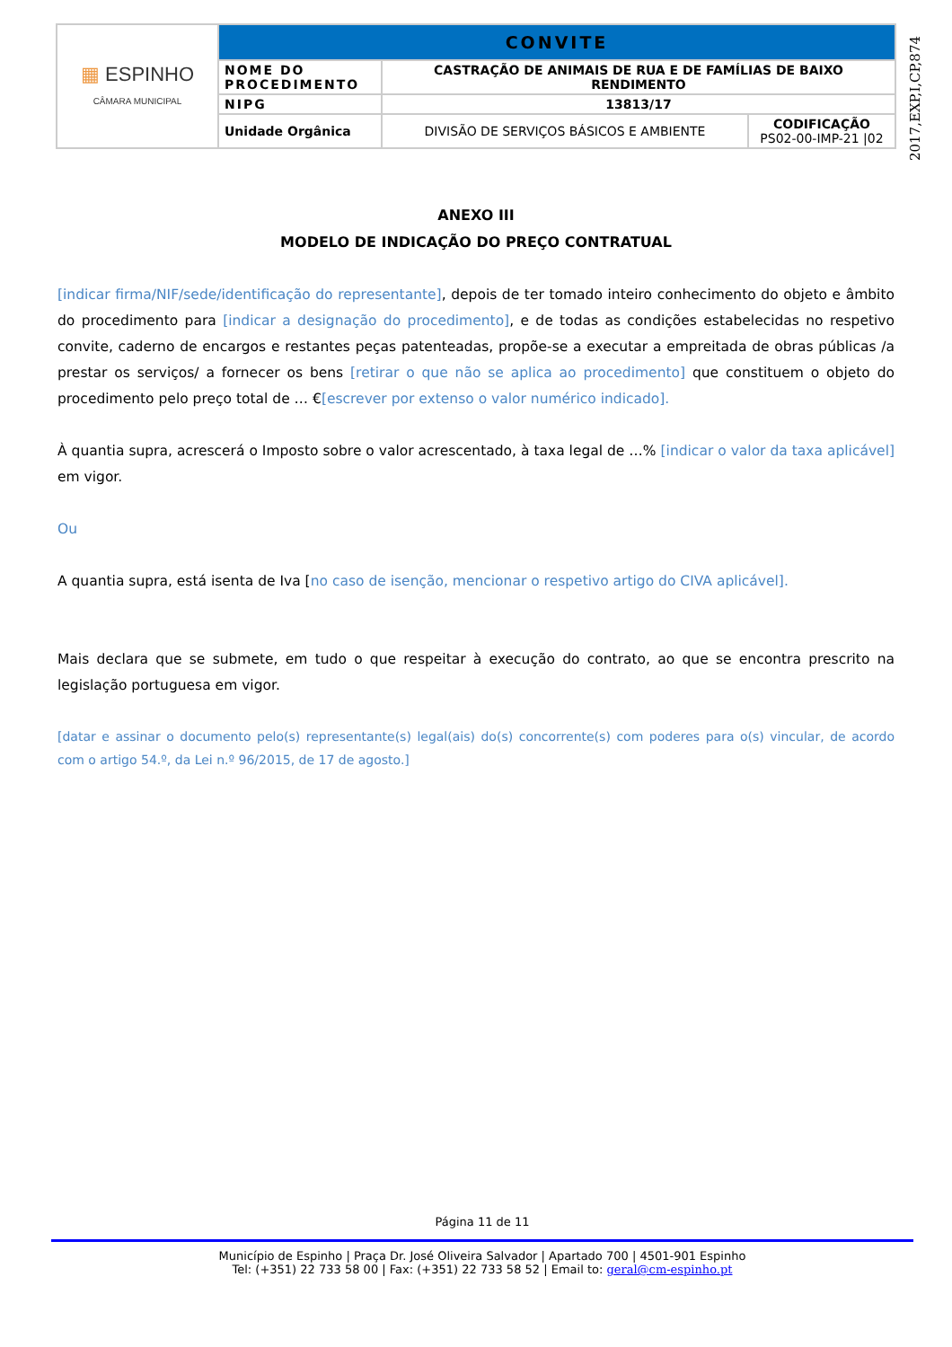| ▦ ESPINHO CÂMARA MUNICIPAL | CONVITE | | |
| | NOME DO PROCEDIMENTO | CASTRAÇÃO DE ANIMAIS DE RUA E DE FAMÍLIAS DE BAIXO RENDIMENTO | |
| | NIPG | 13813/17 | |
| | Unidade Orgânica | DIVISÃO DE SERVIÇOS BÁSICOS E AMBIENTE | CODIFICAÇÃO PS02-00-IMP-21 /02 |
2017,EXP,I,CP,874
ANEXO III
MODELO DE INDICAÇÃO DO PREÇO CONTRATUAL
[indicar firma/NIF/sede/identificação do representante], depois de ter tomado inteiro conhecimento do objeto e âmbito do procedimento para [indicar a designação do procedimento], e de todas as condições estabelecidas no respetivo convite, caderno de encargos e restantes peças patenteadas, propõe-se a executar a empreitada de obras públicas /a prestar os serviços/ a fornecer os bens [retirar o que não se aplica ao procedimento] que constituem o objeto do procedimento pelo preço total de … €[escrever por extenso o valor numérico indicado].
À quantia supra, acrescerá o Imposto sobre o valor acrescentado, à taxa legal de …% [indicar o valor da taxa aplicável] em vigor.
Ou
A quantia supra, está isenta de Iva [no caso de isenção, mencionar o respetivo artigo do CIVA aplicável].
Mais declara que se submete, em tudo o que respeitar à execução do contrato, ao que se encontra prescrito na legislação portuguesa em vigor.
[datar e assinar o documento pelo(s) representante(s) legal(ais) do(s) concorrente(s) com poderes para o(s) vincular, de acordo com o artigo 54.º, da Lei n.º 96/2015, de 17 de agosto.]
Página 11 de 11
Município de Espinho | Praça Dr. José Oliveira Salvador | Apartado 700 | 4501-901 Espinho
Tel: (+351) 22 733 58 00 | Fax: (+351) 22 733 58 52 | Email to: geral@cm-espinho.pt